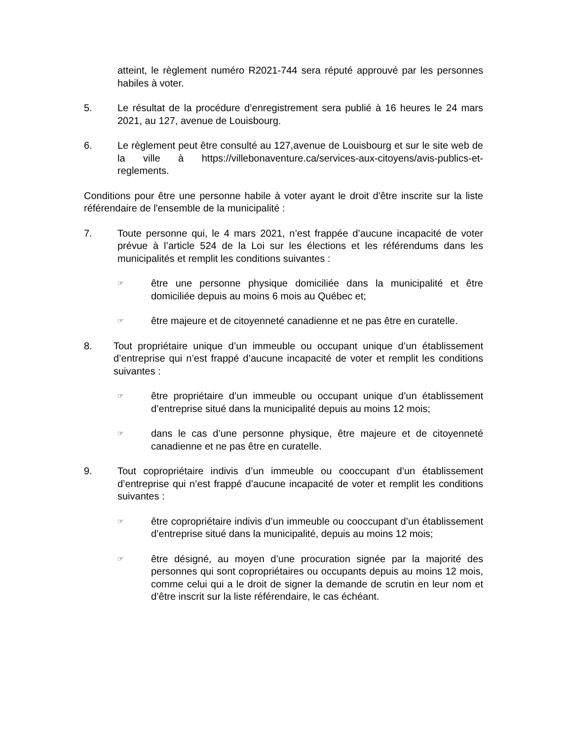atteint, le règlement numéro R2021-744 sera réputé approuvé par les personnes habiles à voter.
5. Le résultat de la procédure d’enregistrement sera publié à 16 heures le 24 mars 2021, au 127, avenue de Louisbourg.
6. Le règlement peut être consulté au 127,avenue de Louisbourg et sur le site web de la ville à https://villebonaventure.ca/services-aux-citoyens/avis-publics-et-reglements.
Conditions pour être une personne habile à voter ayant le droit d'être inscrite sur la liste référendaire de l'ensemble de la municipalité :
7. Toute personne qui, le 4 mars 2021, n’est frappée d’aucune incapacité de voter prévue à l’article 524 de la Loi sur les élections et les référendums dans les municipalités et remplit les conditions suivantes :
☞
être une personne physique domiciliée dans la municipalité et être domiciliée depuis au moins 6 mois au Québec et;
☞
être majeure et de citoyenneté canadienne et ne pas être en curatelle.
8. Tout propriétaire unique d’un immeuble ou occupant unique d’un établissement d’entreprise qui n’est frappé d’aucune incapacité de voter et remplit les conditions suivantes :
☞
être propriétaire d’un immeuble ou occupant unique d’un établissement d’entreprise situé dans la municipalité depuis au moins 12 mois;
☞
dans le cas d’une personne physique, être majeure et de citoyenneté canadienne et ne pas être en curatelle.
9. Tout copropriétaire indivis d’un immeuble ou cooccupant d’un établissement d’entreprise qui n’est frappé d’aucune incapacité de voter et remplit les conditions suivantes :
☞
être copropriétaire indivis d’un immeuble ou cooccupant d’un établissement d’entreprise situé dans la municipalité, depuis au moins 12 mois;
☞
être désigné, au moyen d’une procuration signée par la majorité des personnes qui sont copropriétaires ou occupants depuis au moins 12 mois, comme celui qui a le droit de signer la demande de scrutin en leur nom et d’être inscrit sur la liste référendaire, le cas échéant.